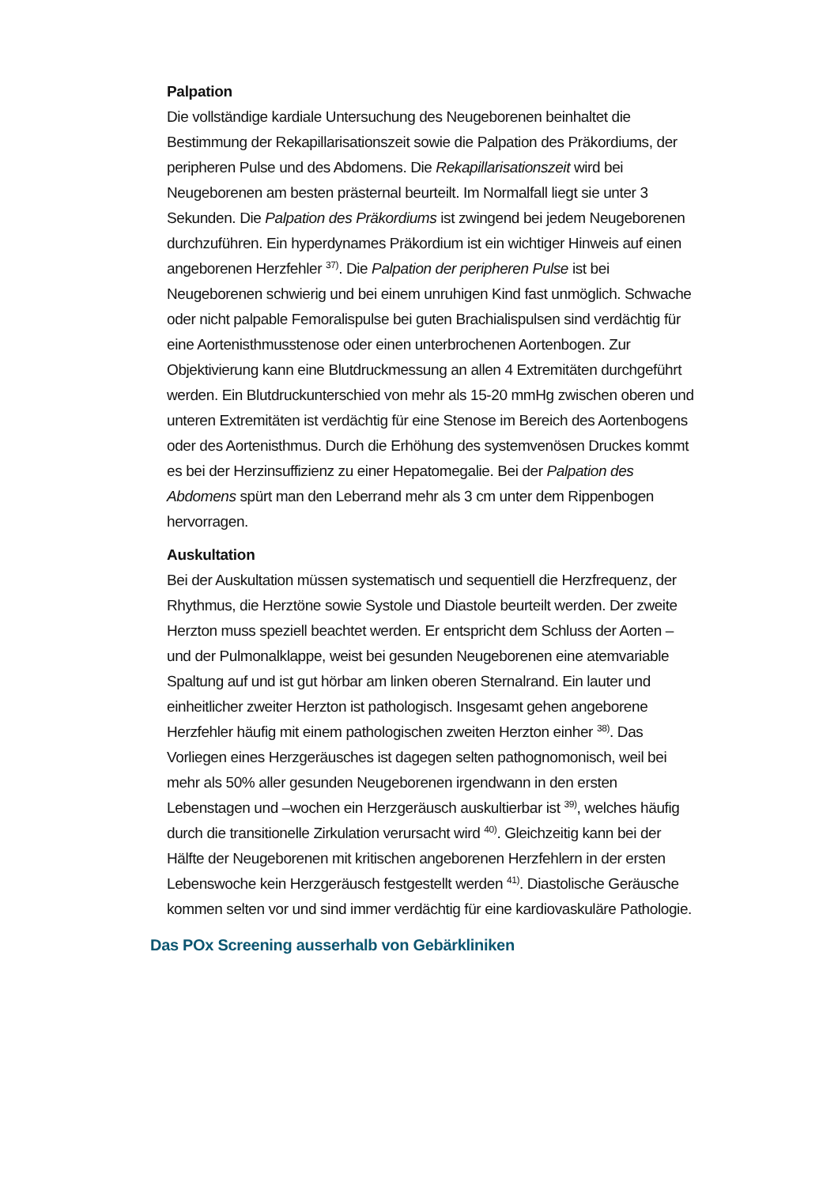Palpation
Die vollständige kardiale Untersuchung des Neugeborenen beinhaltet die Bestimmung der Rekapillarisationszeit sowie die Palpation des Präkordiums, der peripheren Pulse und des Abdomens. Die Rekapillarisationszeit wird bei Neugeborenen am besten prästernal beurteilt. Im Normalfall liegt sie unter 3 Sekunden. Die Palpation des Präkordiums ist zwingend bei jedem Neugeborenen durchzuführen. Ein hyperdynames Präkordium ist ein wichtiger Hinweis auf einen angeborenen Herzfehler <sup>37)</sup>. Die Palpation der peripheren Pulse ist bei Neugeborenen schwierig und bei einem unruhigen Kind fast unmöglich. Schwache oder nicht palpable Femoralispulse bei guten Brachialispulsen sind verdächtig für eine Aortenisthmusstenose oder einen unterbrochenen Aortenbogen. Zur Objektivierung kann eine Blutdruckmessung an allen 4 Extremitäten durchgeführt werden. Ein Blutdruckunterschied von mehr als 15-20 mmHg zwischen oberen und unteren Extremitäten ist verdächtig für eine Stenose im Bereich des Aortenbogens oder des Aortenisthmus. Durch die Erhöhung des systemvenösen Druckes kommt es bei der Herzinsuffizienz zu einer Hepatomegalie. Bei der Palpation des Abdomens spürt man den Leberrand mehr als 3 cm unter dem Rippenbogen hervorragen.
Auskultation
Bei der Auskultation müssen systematisch und sequentiell die Herzfrequenz, der Rhythmus, die Herztöne sowie Systole und Diastole beurteilt werden. Der zweite Herzton muss speziell beachtet werden. Er entspricht dem Schluss der Aorten – und der Pulmonalklappe, weist bei gesunden Neugeborenen eine atemvariable Spaltung auf und ist gut hörbar am linken oberen Sternalrand. Ein lauter und einheitlicher zweiter Herzton ist pathologisch. Insgesamt gehen angeborene Herzfehler häufig mit einem pathologischen zweiten Herzton einher <sup>38)</sup>. Das Vorliegen eines Herzgeräusches ist dagegen selten pathognomonisch, weil bei mehr als 50% aller gesunden Neugeborenen irgendwann in den ersten Lebenstagen und –wochen ein Herzgeräusch auskultierbar ist <sup>39)</sup>, welches häufig durch die transitionelle Zirkulation verursacht wird <sup>40)</sup>. Gleichzeitig kann bei der Hälfte der Neugeborenen mit kritischen angeborenen Herzfehlern in der ersten Lebenswoche kein Herzgeräusch festgestellt werden <sup>41)</sup>. Diastolische Geräusche kommen selten vor und sind immer verdächtig für eine kardiovaskuläre Pathologie.
Das POx Screening ausserhalb von Gebärkliniken